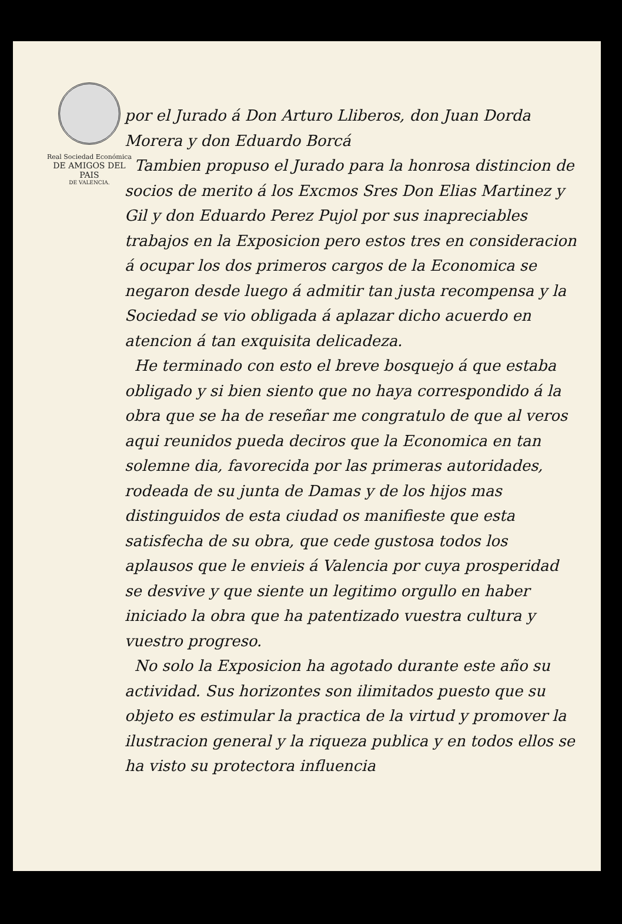Real Sociedad Económica
DE AMIGOS DEL PAIS
DE VALENCIA.
por el Jurado á Don Arturo Lliberos, don Juan Dorda Morera y don Eduardo Borcá
Tambien propuso el Jurado para la honrosa distincion de socios de merito á los Excmos Sres Don Elias Martinez y Gil y don Eduardo Perez Pujol por sus inapreciables trabajos en la Exposicion pero estos tres en consideracion á ocupar los dos primeros cargos de la Economica se negaron desde luego á admitir tan justa recompensa y la Sociedad se vio obligada á aplazar dicho acuerdo en atencion á tan exquisita delicadeza.
He terminado con esto el breve bosquejo á que estaba obligado y si bien siento que no haya correspondido á la obra que se ha de reseñar me congratulo de que al veros aqui reunidos pueda deciros que la Economica en tan solemne dia, favorecida por las primeras autoridades, rodeada de su junta de Damas y de los hijos mas distinguidos de esta ciudad os manifieste que esta satisfecha de su obra, que cede gustosa todos los aplausos que le envieis á Valencia por cuya prosperidad se desvive y que siente un legitimo orgullo en haber iniciado la obra que ha patentizado vuestra cultura y vuestro progreso.
No solo la Exposicion ha agotado durante este año su actividad. Sus horizontes son ilimitados puesto que su objeto es estimular la practica de la virtud y promover la ilustracion general y la riqueza publica y en todos ellos se ha visto su protectora influencia